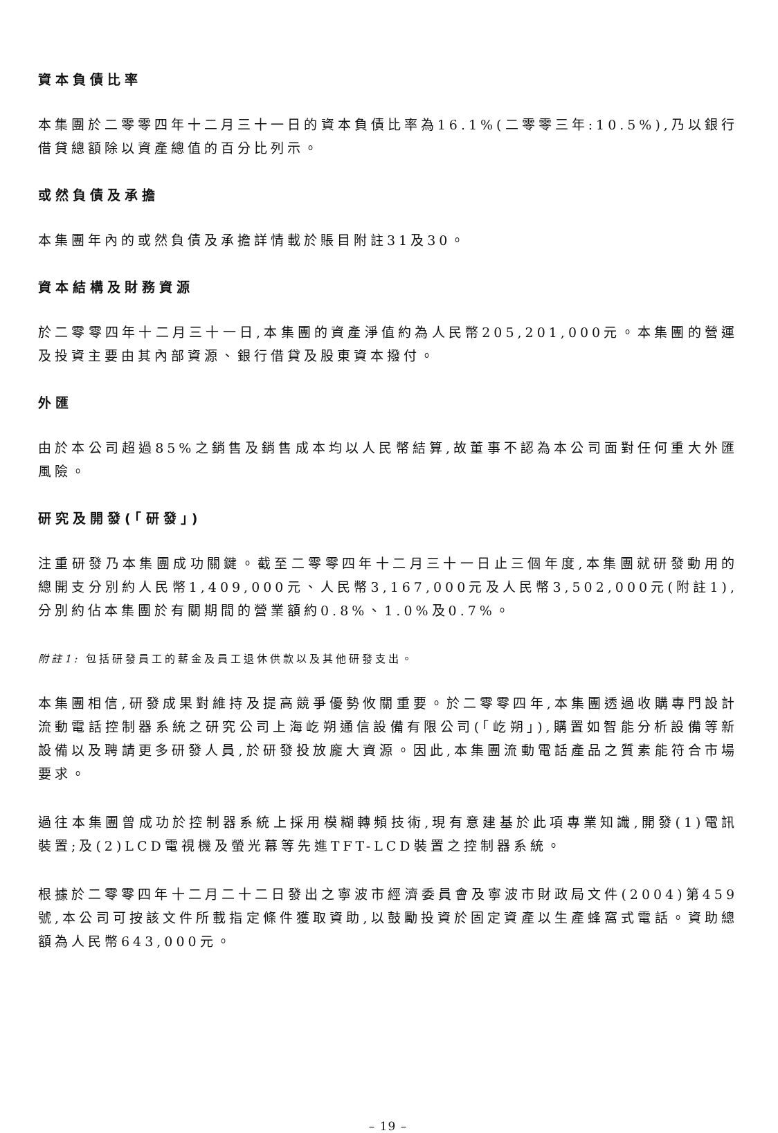資本負債比率
本集團於二零零四年十二月三十一日的資本負債比率為16.1%(二零零三年:10.5%),乃以銀行借貸總額除以資產總值的百分比列示。
或然負債及承擔
本集團年內的或然負債及承擔詳情載於賬目附註31及30。
資本結構及財務資源
於二零零四年十二月三十一日,本集團的資產淨值約為人民幣205,201,000元。本集團的營運及投資主要由其內部資源、銀行借貸及股東資本撥付。
外匯
由於本公司超過85%之銷售及銷售成本均以人民幣結算,故董事不認為本公司面對任何重大外匯風險。
研究及開發(「研發」)
注重研發乃本集團成功關鍵。截至二零零四年十二月三十一日止三個年度,本集團就研發動用的總開支分別約人民幣1,409,000元、人民幣3,167,000元及人民幣3,502,000元(附註1),分別約佔本集團於有關期間的營業額約0.8%、1.0%及0.7%。
附註1: 包括研發員工的薪金及員工退休供款以及其他研發支出。
本集團相信,研發成果對維持及提高競爭優勢攸關重要。於二零零四年,本集團透過收購專門設計流動電話控制器系統之研究公司上海屹朔通信設備有限公司(「屹朔」),購置如智能分析設備等新設備以及聘請更多研發人員,於研發投放龐大資源。因此,本集團流動電話產品之質素能符合市場要求。
過往本集團曾成功於控制器系統上採用模糊轉頻技術,現有意建基於此項專業知識,開發(1)電訊裝置;及(2)LCD電視機及螢光幕等先進TFT-LCD裝置之控制器系統。
根據於二零零四年十二月二十二日發出之寧波市經濟委員會及寧波市財政局文件(2004)第459號,本公司可按該文件所載指定條件獲取資助,以鼓勵投資於固定資產以生產蜂窩式電話。資助總額為人民幣643,000元。
– 19 –